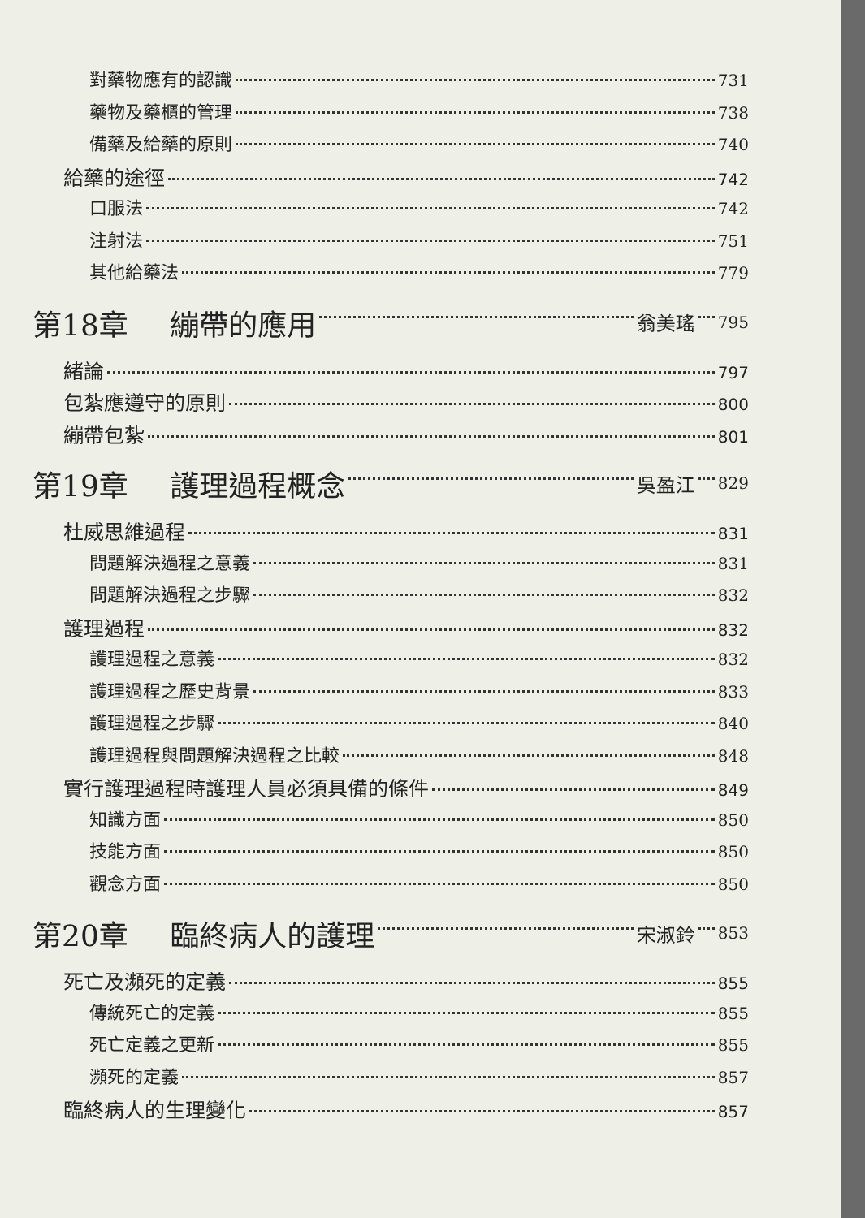對藥物應有的認識 731
藥物及藥櫃的管理 738
備藥及給藥的原則 740
給藥的途徑 742
口服法 742
注射法 751
其他給藥法 779
第18章 繃帶的應用 翁美瑤 795
緒論 797
包紮應遵守的原則 800
繃帶包紮 801
第19章 護理過程概念 吳盈江 829
杜威思維過程 831
問題解決過程之意義 831
問題解決過程之步驟 832
護理過程 832
護理過程之意義 832
護理過程之歷史背景 833
護理過程之步驟 840
護理過程與問題解決過程之比較 848
實行護理過程時護理人員必須具備的條件 849
知識方面 850
技能方面 850
觀念方面 850
第20章 臨終病人的護理 宋淑鈴 853
死亡及瀕死的定義 855
傳統死亡的定義 855
死亡定義之更新 855
瀕死的定義 857
臨終病人的生理變化 857